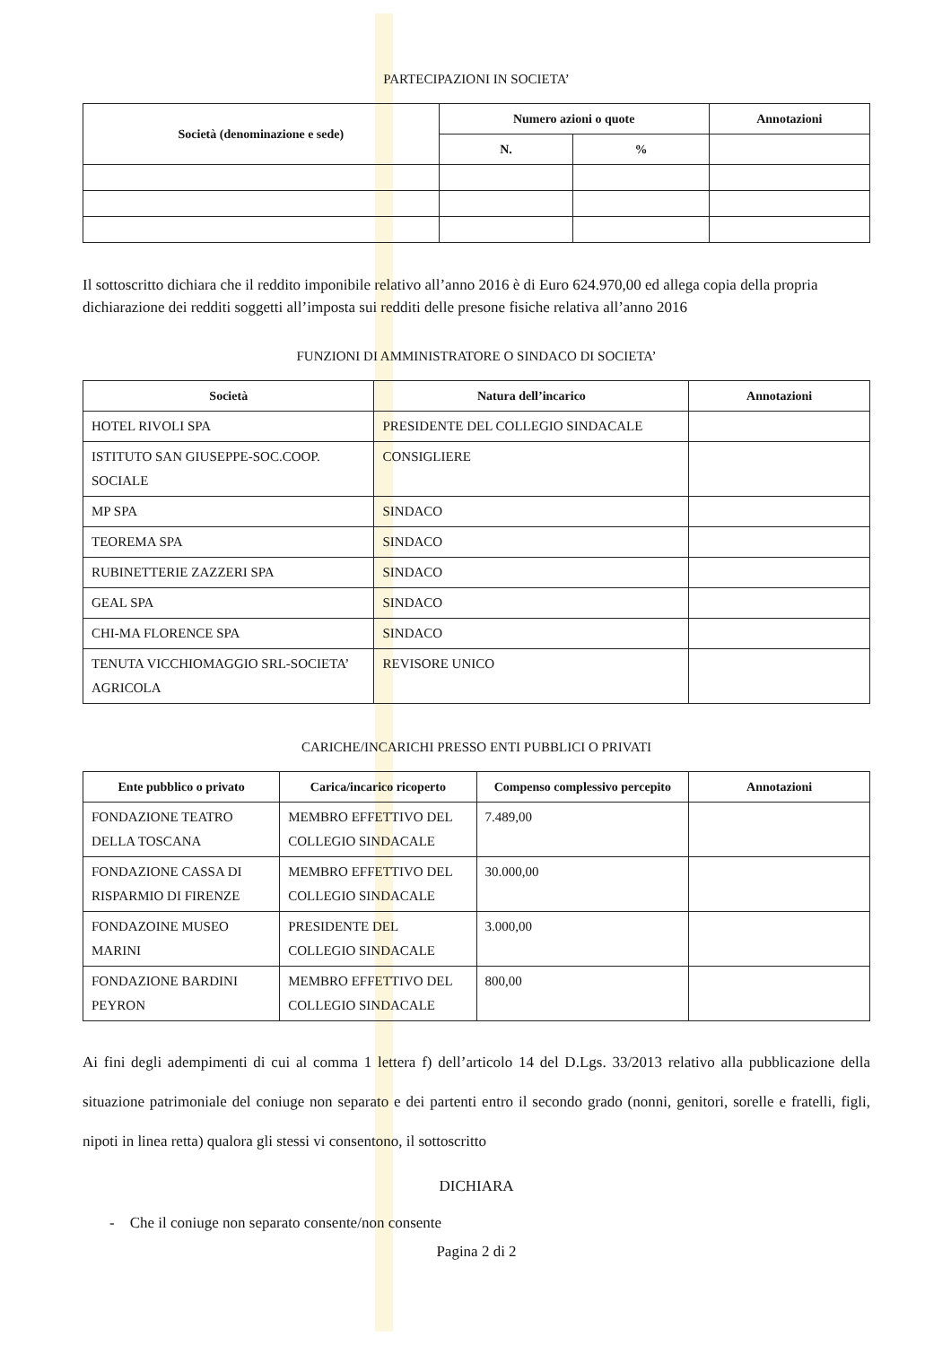PARTECIPAZIONI IN SOCIETA’
| Società (denominazione e sede) | Numero azioni o quote | | Annotazioni |
| --- | --- | --- | --- |
| | N. | % | |
Il sottoscritto dichiara che il reddito imponibile relativo all’anno 2016 è di Euro 624.970,00 ed allega copia della propria dichiarazione dei redditi soggetti all’imposta sui redditi delle presone fisiche relativa all’anno 2016
FUNZIONI DI AMMINISTRATORE O SINDACO DI SOCIETA’
| Società | Natura dell’incarico | Annotazioni |
| --- | --- | --- |
| HOTEL RIVOLI SPA | PRESIDENTE DEL COLLEGIO SINDACALE | |
| ISTITUTO SAN GIUSEPPE-SOC.COOP. SOCIALE | CONSIGLIERE | |
| MP SPA | SINDACO | |
| TEOREMA SPA | SINDACO | |
| RUBINETTERIE ZAZZERI SPA | SINDACO | |
| GEAL SPA | SINDACO | |
| CHI-MA FLORENCE SPA | SINDACO | |
| TENUTA VICCHIOMAGGIO SRL-SOCIETA’ AGRICOLA | REVISORE UNICO | |
CARICHE/INCARICHI PRESSO ENTI PUBBLICI O PRIVATI
| Ente pubblico o privato | Carica/incarico ricoperto | Compenso complessivo percepito | Annotazioni |
| --- | --- | --- | --- |
| FONDAZIONE TEATRO DELLA TOSCANA | MEMBRO EFFETTIVO DEL COLLEGIO SINDACALE | 7.489,00 | |
| FONDAZIONE CASSA DI RISPARMIO DI FIRENZE | MEMBRO EFFETTIVO DEL COLLEGIO SINDACALE | 30.000,00 | |
| FONDAZOINE MUSEO MARINI | PRESIDENTE DEL COLLEGIO SINDACALE | 3.000,00 | |
| FONDAZIONE BARDINI PEYRON | MEMBRO EFFETTIVO DEL COLLEGIO SINDACALE | 800,00 | |
Ai fini degli adempimenti di cui al comma 1 lettera f) dell’articolo 14 del D.Lgs. 33/2013 relativo alla pubblicazione della situazione patrimoniale del coniuge non separato e dei partenti entro il secondo grado (nonni, genitori, sorelle e fratelli, figli, nipoti in linea retta) qualora gli stessi vi consentono, il sottoscritto
DICHIARA
- Che il coniuge non separato consente/non consente
Pagina 2 di 2